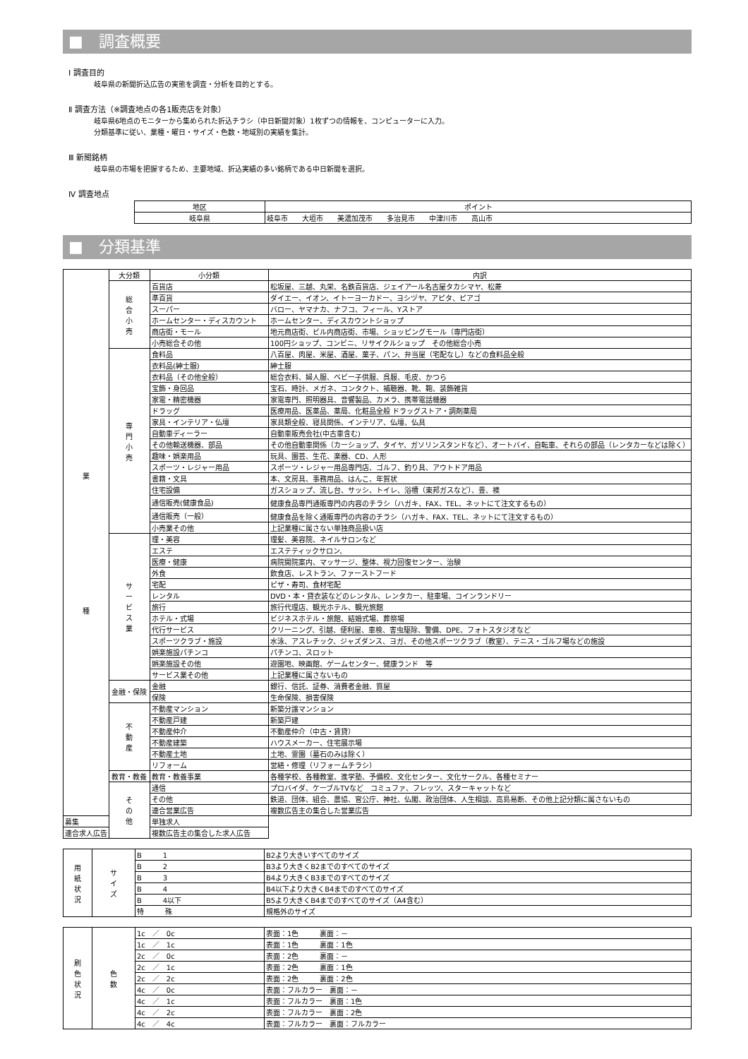■　調査概要
Ⅰ 調査目的
岐阜県の新聞折込広告の実態を調査・分析を目的とする。
Ⅱ 調査方法（※調査地点の各1販売店を対象）
岐阜県6地点のモニターから集められた折込チラシ（中日新聞対象）1枚ずつの情報を、コンピューターに入力。
分類基準に従い、業種・曜日・サイズ・色数・地域別の実績を集計。
Ⅲ 新聞銘柄
岐阜県の市場を把握するため、主要地域、折込実績の多い銘柄である中日新聞を選択。
Ⅳ 調査地点
| 地区 | ポイント |
| --- | --- |
| 岐阜県 | 岐阜市 大垣市 美濃加茂市 多治見市 中津川市 高山市 |
■　分類基準
| 業 種 | 大分類 | 小分類 | 内訳 |
| | 総 合 小 売 | 百貨店 | 松坂屋、三越、丸栄、名鉄百貨店、ジェイアール名古屋タカシマヤ、松菱 |
| | | 準百貨 | ダイエー、イオン、イトーヨーカドー、ヨシヅヤ、アピタ、ピアゴ |
| | | スーパー | バロー、ヤマナカ、ナフコ、フィール、Yストア |
| | | ホームセンター・ディスカウント | ホームセンター、ディスカウントショップ |
| | | 商店街・モール | 地元商店街、ビル内商店街、市場、ショッピングモール（専門店街） |
| | | 小売総合その他 | 100円ショップ、コンビニ、リサイクルショップ その他総合小売 |
| | 専 門 小 売 | 食料品 | 八百屋、肉屋、米屋、酒屋、菓子、パン、弁当屋（宅配なし）などの食料品全般 |
| | | 衣料品(紳士服) | 紳士服 |
| | | 衣料品（その他全般） | 総合衣料、婦人服、ベビー子供服、呉服、毛皮、かつら |
| | | 宝飾・身回品 | 宝石、時計、メガネ、コンタクト、補聴器、靴、鞄、装飾雑貨 |
| | | 家電・精密機器 | 家電専門、照明器具、音響製品、カメラ、携帯電話機器 |
| | | ドラッグ | 医療用品、医薬品、薬局、化粧品全般 ドラッグストア・調剤薬局 |
| | | 家具・インテリア・仏壇 | 家具類全般、寝具関係、インテリア、仏壇、仏具 |
| | | 自動車ディーラー | 自動車販売会社(中古車含む) |
| | | その他輸送機器、部品 | その他自動車関係（カーショップ、タイヤ、ガソリンスタンドなど）、オートバイ、自転車、それらの部品（レンタカーなどは除く） |
| | | 趣味・娯楽用品 | 玩具、園芸、生花、楽器、CD、人形 |
| | | スポーツ・レジャー用品 | スポーツ・レジャー用品専門店、ゴルフ、釣り具、アウトドア用品 |
| | | 書籍・文具 | 本、文房具、事務用品、はんこ、年賀状 |
| | | 住宅設備 | ガスショップ、流し台、サッシ、トイレ、浴槽（東邦ガスなど）、畳、襖 |
| | | 通信販売(健康食品) | 健康食品専門通販専門の内容のチラシ（ハガキ、FAX、TEL、ネットにて注文するもの） |
| | | 通信販売（一般） | 健康食品を除く通販専門の内容のチラシ（ハガキ、FAX、TEL、ネットにて注文するもの） |
| | | 小売業その他 | 上記業種に属さない単独商品扱い店 |
| | サ ー ビ ス 業 | 理・美容 | 理髪、美容院、ネイルサロンなど |
| | | エステ | エステティックサロン、 |
| | | 医療・健康 | 病院開院案内、マッサージ、整体、視力回復センター、治験 |
| | | 外食 | 飲食店、レストラン、ファーストフード |
| | | 宅配 | ピザ・寿司、食材宅配 |
| | | レンタル | DVD・本・貸衣装などのレンタル、レンタカー、駐車場、コインランドリー |
| | | 旅行 | 旅行代理店、観光ホテル、観光旅館 |
| | | ホテル・式場 | ビジネスホテル・旅館、結婚式場、葬祭場 |
| | | 代行サービス | クリーニング、引越、便利屋、車検、害虫駆除、警備、DPE、フォトスタジオなど |
| | | スポーツクラブ・施設 | 水泳、アスレチック、ジャズダンス、ヨガ、その他スポーツクラブ（教室）、テニス・ゴルフ場などの施設 |
| | | 娯楽施設パチンコ | パチンコ、スロット |
| | | 娯楽施設その他 | 遊園地、映画館、ゲームセンター、健康ランド 等 |
| | | サービス業その他 | 上記業種に属さないもの |
| | 金融・保険 | 金融 | 銀行、信託、証券、消費者金融、質屋 |
| | | 保険 | 生命保険、損害保険 |
| | 不 動 産 | 不動産マンション | 新築分譲マンション |
| | | 不動産戸建 | 新築戸建 |
| | | 不動産仲介 | 不動産仲介（中古・賃貸） |
| | | 不動産建築 | ハウスメーカー、住宅展示場 |
| | | 不動産土地 | 土地、霊園（墓石のみは除く） |
| | | リフォーム | 営繕・修理（リフォームチラシ） |
| | 教育・教養 | 教育・教養事業 | 各種学校、各種教室、進学塾、予備校、文化センター、文化サークル、各種セミナー |
| | そ の 他 | 通信 | プロバイダ、ケーブルTVなど コミュファ、フレッツ、スターキャットなど |
| | | その他 | 鉄道、団体、組合、農協、官公庁、神社、仏閣、政治団体、人生相談、高島易断、その他上記分類に属さないもの |
| | | 連合営業広告 | 複数広告主の集合した営業広告 |
| 募集 | | 単独求人 | |
| 連合求人広告 | | 複数広告主の集合した求人広告 | |
| 用 紙 状 況 | サ イ ズ | B 1 | B2より大きいすべてのサイズ |
| | | B 2 | B3より大きくB2までのすべてのサイズ |
| | | B 3 | B4より大きくB3までのすべてのサイズ |
| | | B 4 | B4以下より大きくB4までのすべてのサイズ |
| | | B 4以下 | B5より大きくB4までのすべてのサイズ（A4含む） |
| | | 特 殊 | 規格外のサイズ |
| 刷 色 状 況 | 色 数 | 1c ／ 0c | 表面：1色 裏面：－ |
| | | 1c ／ 1c | 表面：1色 裏面：1色 |
| | | 2c ／ 0c | 表面：2色 裏面：－ |
| | | 2c ／ 1c | 表面：2色 裏面：1色 |
| | | 2c ／ 2c | 表面：2色 裏面：2色 |
| | | 4c ／ 0c | 表面：フルカラー 裏面：－ |
| | | 4c ／ 1c | 表面：フルカラー 裏面：1色 |
| | | 4c ／ 2c | 表面：フルカラー 裏面：2色 |
| | | 4c ／ 4c | 表面：フルカラー 裏面：フルカラー |